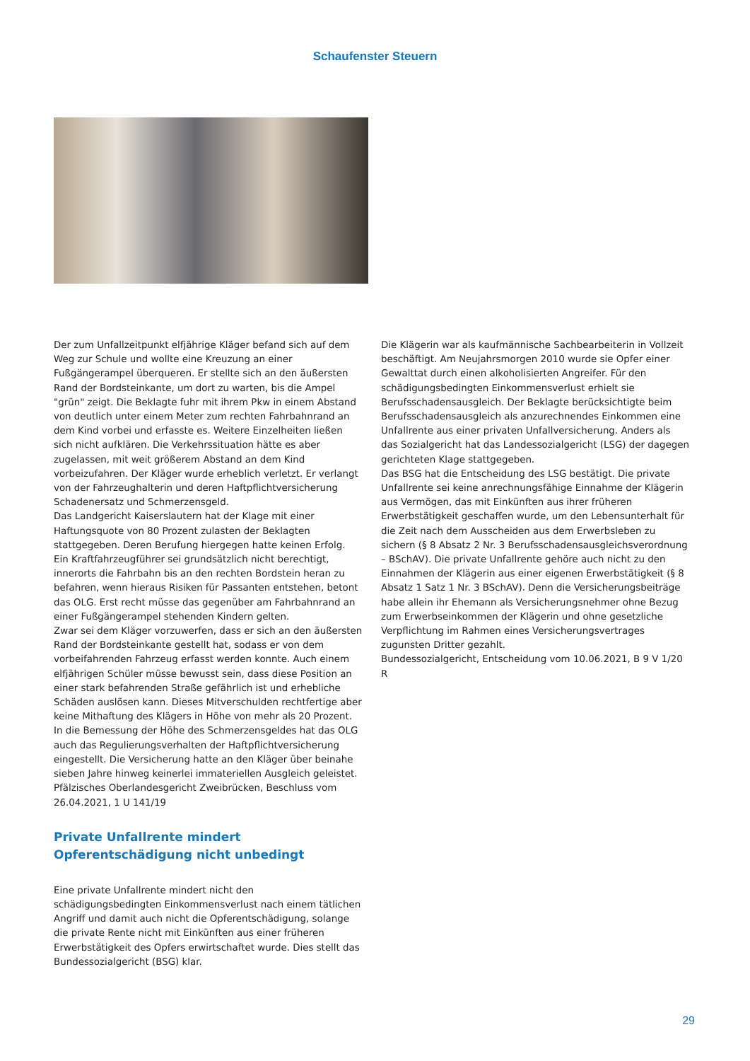Schaufenster Steuern
Der zum Unfallzeitpunkt elfjährige Kläger befand sich auf dem Weg zur Schule und wollte eine Kreuzung an einer Fußgängerampel überqueren. Er stellte sich an den äußersten Rand der Bordsteinkante, um dort zu warten, bis die Ampel "grün" zeigt. Die Beklagte fuhr mit ihrem Pkw in einem Abstand von deutlich unter einem Meter zum rechten Fahrbahnrand an dem Kind vorbei und erfasste es. Weitere Einzelheiten ließen sich nicht aufklären. Die Verkehrssituation hätte es aber zugelassen, mit weit größerem Abstand an dem Kind vorbeizufahren. Der Kläger wurde erheblich verletzt. Er verlangt von der Fahrzeughalterin und deren Haftpflichtversicherung Schadenersatz und Schmerzensgeld.
Das Landgericht Kaiserslautern hat der Klage mit einer Haftungsquote von 80 Prozent zulasten der Beklagten stattgegeben. Deren Berufung hiergegen hatte keinen Erfolg. Ein Kraftfahrzeugführer sei grundsätzlich nicht berechtigt, innerorts die Fahrbahn bis an den rechten Bordstein heran zu befahren, wenn hieraus Risiken für Passanten entstehen, betont das OLG. Erst recht müsse das gegenüber am Fahrbahnrand an einer Fußgängerampel stehenden Kindern gelten.
Zwar sei dem Kläger vorzuwerfen, dass er sich an den äußersten Rand der Bordsteinkante gestellt hat, sodass er von dem vorbeifahrenden Fahrzeug erfasst werden konnte. Auch einem elfjährigen Schüler müsse bewusst sein, dass diese Position an einer stark befahrenden Straße gefährlich ist und erhebliche Schäden auslösen kann. Dieses Mitverschulden rechtfertige aber keine Mithaftung des Klägers in Höhe von mehr als 20 Prozent.
In die Bemessung der Höhe des Schmerzensgeldes hat das OLG auch das Regulierungsverhalten der Haftpflichtversicherung eingestellt. Die Versicherung hatte an den Kläger über beinahe sieben Jahre hinweg keinerlei immateriellen Ausgleich geleistet.
Pfälzisches Oberlandesgericht Zweibrücken, Beschluss vom 26.04.2021, 1 U 141/19
Private Unfallrente mindert Opferentschädigung nicht unbedingt
Eine private Unfallrente mindert nicht den schädigungsbedingten Einkommensverlust nach einem tätlichen Angriff und damit auch nicht die Opferentschädigung, solange die private Rente nicht mit Einkünften aus einer früheren Erwerbstätigkeit des Opfers erwirtschaftet wurde. Dies stellt das Bundessozialgericht (BSG) klar.
Die Klägerin war als kaufmännische Sachbearbeiterin in Vollzeit beschäftigt. Am Neujahrsmorgen 2010 wurde sie Opfer einer Gewalttat durch einen alkoholisierten Angreifer. Für den schädigungsbedingten Einkommensverlust erhielt sie Berufsschadensausgleich. Der Beklagte berücksichtigte beim Berufsschadensausgleich als anzurechnendes Einkommen eine Unfallrente aus einer privaten Unfallversicherung. Anders als das Sozialgericht hat das Landessozialgericht (LSG) der dagegen gerichteten Klage stattgegeben.
Das BSG hat die Entscheidung des LSG bestätigt. Die private Unfallrente sei keine anrechnungsfähige Einnahme der Klägerin aus Vermögen, das mit Einkünften aus ihrer früheren Erwerbstätigkeit geschaffen wurde, um den Lebensunterhalt für die Zeit nach dem Ausscheiden aus dem Erwerbsleben zu sichern (§ 8 Absatz 2 Nr. 3 Berufsschadensausgleichsverordnung – BSchAV). Die private Unfallrente gehöre auch nicht zu den Einnahmen der Klägerin aus einer eigenen Erwerbstätigkeit (§ 8 Absatz 1 Satz 1 Nr. 3 BSchAV). Denn die Versicherungsbeiträge habe allein ihr Ehemann als Versicherungsnehmer ohne Bezug zum Erwerbseinkommen der Klägerin und ohne gesetzliche Verpflichtung im Rahmen eines Versicherungsvertrages zugunsten Dritter gezahlt.
Bundessozialgericht, Entscheidung vom 10.06.2021, B 9 V 1/20 R
29